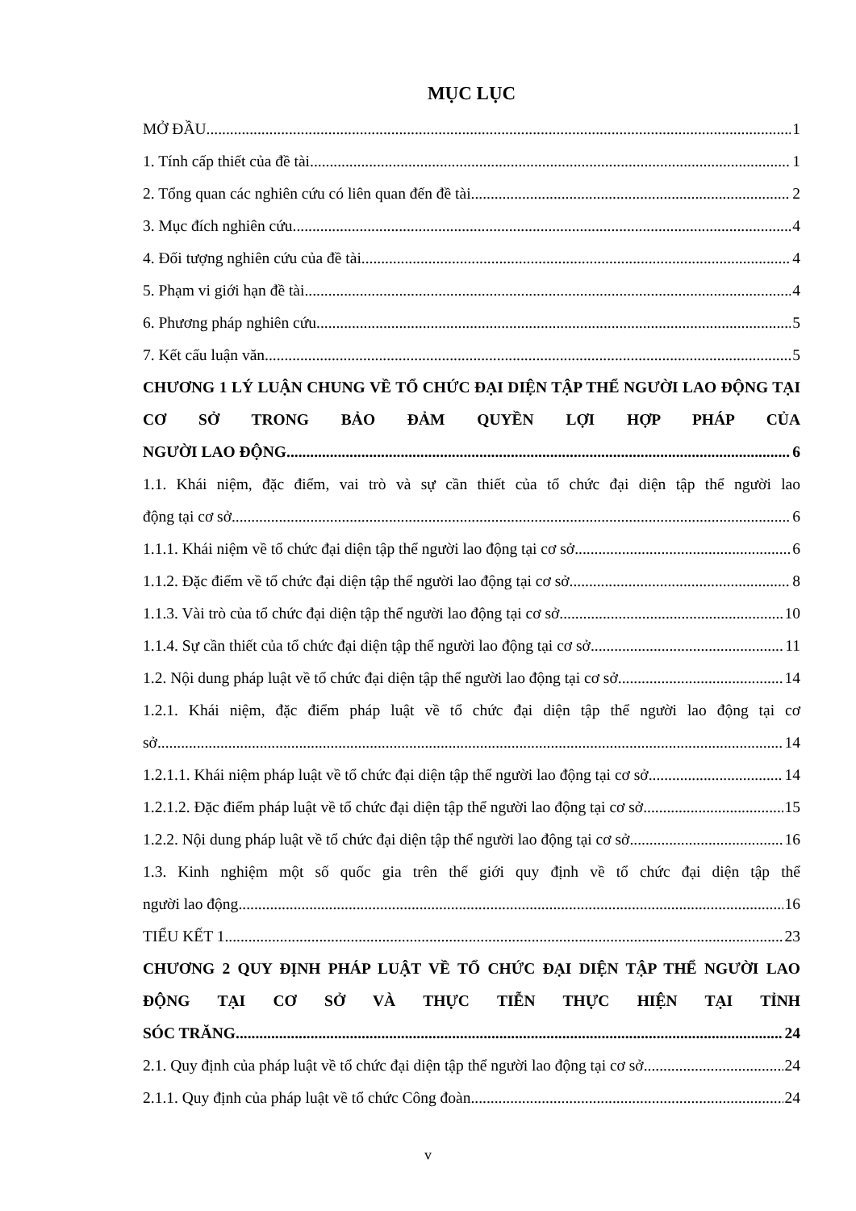MỤC LỤC
MỞ ĐẦU 1
1. Tính cấp thiết của đề tài 1
2. Tổng quan các nghiên cứu có liên quan đến đề tài 2
3. Mục đích nghiên cứu 4
4. Đối tượng nghiên cứu của đề tài 4
5. Phạm vi giới hạn đề tài 4
6. Phương pháp nghiên cứu 5
7. Kết cấu luận văn 5
CHƯƠNG 1 LÝ LUẬN CHUNG VỀ TỔ CHỨC ĐẠI DIỆN TẬP THỂ NGƯỜI LAO ĐỘNG TẠI CƠ SỞ TRONG BẢO ĐẢM QUYỀN LỢI HỢP PHÁP CỦA
NGƯỜI LAO ĐỘNG 6
1.1. Khái niệm, đặc điểm, vai trò và sự cần thiết của tổ chức đại diện tập thể người lao
động tại cơ sở 6
1.1.1. Khái niệm về tổ chức đại diện tập thể người lao động tại cơ sở 6
1.1.2. Đặc điểm về tổ chức đại diện tập thể người lao động tại cơ sở 8
1.1.3. Vài trò của tổ chức đại diện tập thể người lao động tại cơ sở 10
1.1.4. Sự cần thiết của tổ chức đại diện tập thể người lao động tại cơ sở 11
1.2. Nội dung pháp luật về tổ chức đại diện tập thể người lao động tại cơ sở 14
1.2.1. Khái niệm, đặc điểm pháp luật về tổ chức đại diện tập thể người lao động tại cơ
sở 14
1.2.1.1. Khái niệm pháp luật về tổ chức đại diện tập thể người lao động tại cơ sở 14
1.2.1.2. Đặc điểm pháp luật về tổ chức đại diện tập thể người lao động tại cơ sở 15
1.2.2. Nội dung pháp luật về tổ chức đại diện tập thể người lao động tại cơ sở 16
1.3. Kinh nghiệm một số quốc gia trên thế giới quy định về tổ chức đại diện tập thể
người lao động 16
TIỂU KẾT 1 23
CHƯƠNG 2 QUY ĐỊNH PHÁP LUẬT VỀ TỔ CHỨC ĐẠI DIỆN TẬP THỂ NGƯỜI LAO ĐỘNG TẠI CƠ SỞ VÀ THỰC TIỄN THỰC HIỆN TẠI TỈNH
SÓC TRĂNG 24
2.1. Quy định của pháp luật về tổ chức đại diện tập thể người lao động tại cơ sở 24
2.1.1. Quy định của pháp luật về tổ chức Công đoàn 24
v